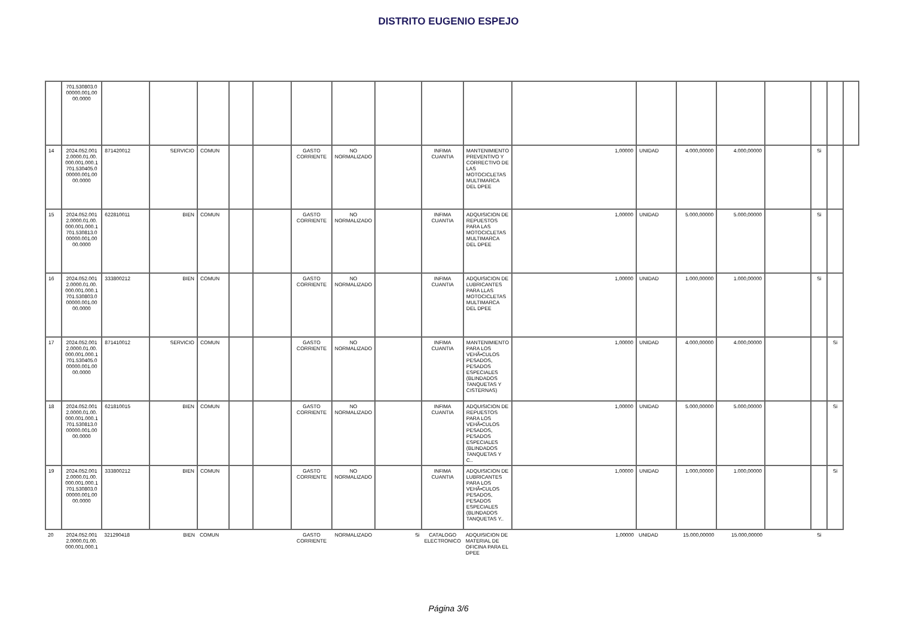DISTRITO EUGENIO ESPEJO
| | 701.530803.0 00000.001.00 00.0000 | | | | | | | | | | | | | | | | | | |
| 14 | 2024.052.001 2.0000.01.00. 000.001.000.1 701.530405.0 00000.001.00 00.0000 | 871420012 | SERVICIO | COMUN | | | GASTO CORRIENTE | NO NORMALIZADO | | INFIMA CUANTIA | MANTENIMIENTO PREVENTIVO Y CORRECTIVO DE LAS MOTOCICLETAS MULTIMARCA DEL DPEE | 1,00000 | UNIDAD | 4.000,00000 | 4.000,00000 | | Si | | |
| 15 | 2024.052.001 2.0000.01.00. 000.001.000.1 701.530813.0 00000.001.00 00.0000 | 622810011 | BIEN | COMUN | | | GASTO CORRIENTE | NO NORMALIZADO | | INFIMA CUANTIA | ADQUISICION DE REPUESTOS PARA LAS MOTOCICLETAS MULTIMARCA DEL DPEE | 1,00000 | UNIDAD | 5.000,00000 | 5.000,00000 | | Si | | |
| 16 | 2024.052.001 2.0000.01.00. 000.001.000.1 701.530803.0 00000.001.00 00.0000 | 333800212 | BIEN | COMUN | | | GASTO CORRIENTE | NO NORMALIZADO | | INFIMA CUANTIA | ADQUISICION DE LUBRICANTES PARA LLAS MOTOCICLETAS MULTIMARCA DEL DPEE | 1,00000 | UNIDAD | 1.000,00000 | 1.000,00000 | | Si | | |
| 17 | 2024.052.001 2.0000.01.00. 000.001.000.1 701.530405.0 00000.001.00 00.0000 | 871410012 | SERVICIO | COMUN | | | GASTO CORRIENTE | NO NORMALIZADO | | INFIMA CUANTIA | MANTENIMIENTO PARA LOS VEHÃ•CULOS PESADOS, PESADOS ESPECIALES (BLINDADOS TANQUETAS Y CISTERNAS) | 1,00000 | UNIDAD | 4.000,00000 | 4.000,00000 | | | Si | |
| 18 | 2024.052.001 2.0000.01.00. 000.001.000.1 701.530813.0 00000.001.00 00.0000 | 621810015 | BIEN | COMUN | | | GASTO CORRIENTE | NO NORMALIZADO | | INFIMA CUANTIA | ADQUISICION DE REPUESTOS PARA LOS VEHÃ•CULOS PESADOS, PESADOS ESPECIALES (BLINDADOS TANQUETAS Y C.. | 1,00000 | UNIDAD | 5.000,00000 | 5.000,00000 | | | Si | |
| 19 | 2024.052.001 2.0000.01.00. 000.001.000.1 701.530803.0 00000.001.00 00.0000 | 333800212 | BIEN | COMUN | | | GASTO CORRIENTE | NO NORMALIZADO | | INFIMA CUANTIA | ADQUISICION DE LUBRICANTES PARA LOS VEHÃ•CULOS PESADOS, PESADOS ESPECIALES (BLINDADOS TANQUETAS Y.. | 1,00000 | UNIDAD | 1.000,00000 | 1.000,00000 | | | Si | |
| 20 | 2024.052.001 2.0000.01.00. 000.001.000.1 | 321290418 | BIEN | COMUN | | | GASTO CORRIENTE | NORMALIZADO | Si | CATALOGO ELECTRONICO | ADQUISICION DE MATERIAL DE OFICINA PARA EL DPEE | 1,00000 | UNIDAD | 15.000,00000 | 15.000,00000 | | Si | | |
Página 3/6